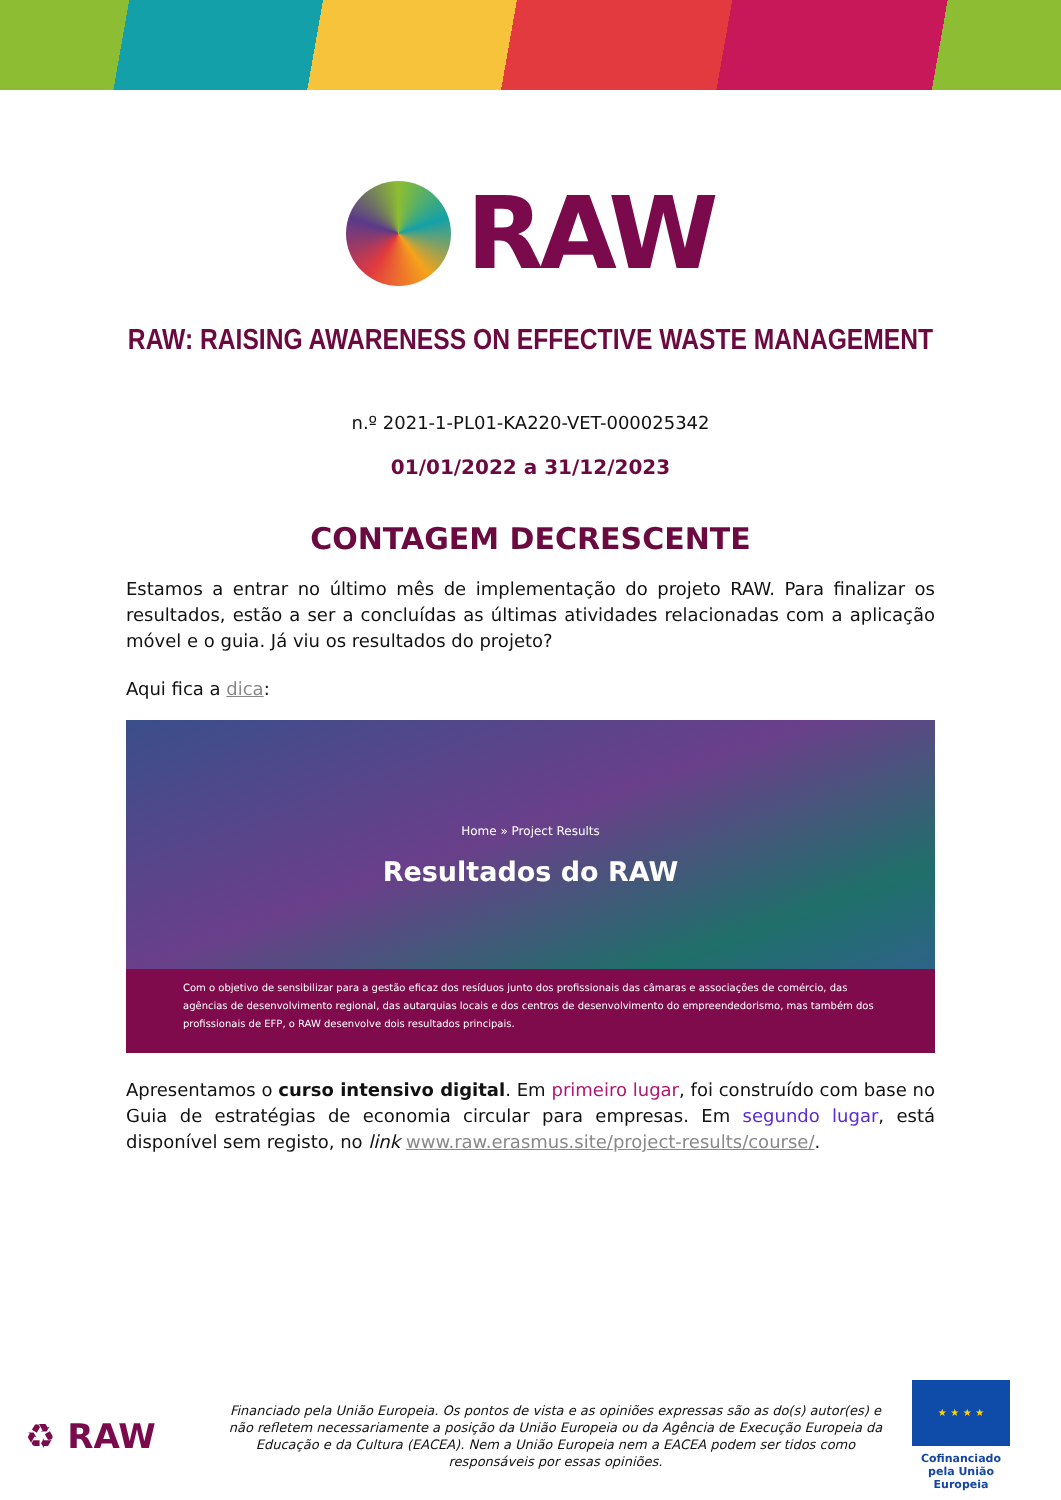RAW
RAW: RAISING AWARENESS ON EFFECTIVE WASTE MANAGEMENT
n.º 2021-1-PL01-KA220-VET-000025342
01/01/2022 a 31/12/2023
CONTAGEM DECRESCENTE
Estamos a entrar no último mês de implementação do projeto RAW. Para finalizar os resultados, estão a ser a concluídas as últimas atividades relacionadas com a aplicação móvel e o guia. Já viu os resultados do projeto?
Aqui fica a dica:
Home » Project Results
Resultados do RAW
Com o objetivo de sensibilizar para a gestão eficaz dos resíduos junto dos profissionais das câmaras e associações de comércio, das agências de desenvolvimento regional, das autarquias locais e dos centros de desenvolvimento do empreendedorismo, mas também dos profissionais de EFP, o RAW desenvolve dois resultados principais.
Apresentamos o curso intensivo digital. Em primeiro lugar, foi construído com base no Guia de estratégias de economia circular para empresas. Em segundo lugar, está disponível sem registo, no link www.raw.erasmus.site/project-results/course/.
♻ RAW
Financiado pela União Europeia. Os pontos de vista e as opiniões expressas são as do(s) autor(es) e não refletem necessariamente a posição da União Europeia ou da Agência de Execução Europeia da Educação e da Cultura (EACEA). Nem a União Europeia nem a EACEA podem ser tidos como responsáveis por essas opiniões.
★ ★ ★ ★
Cofinanciado pela União Europeia